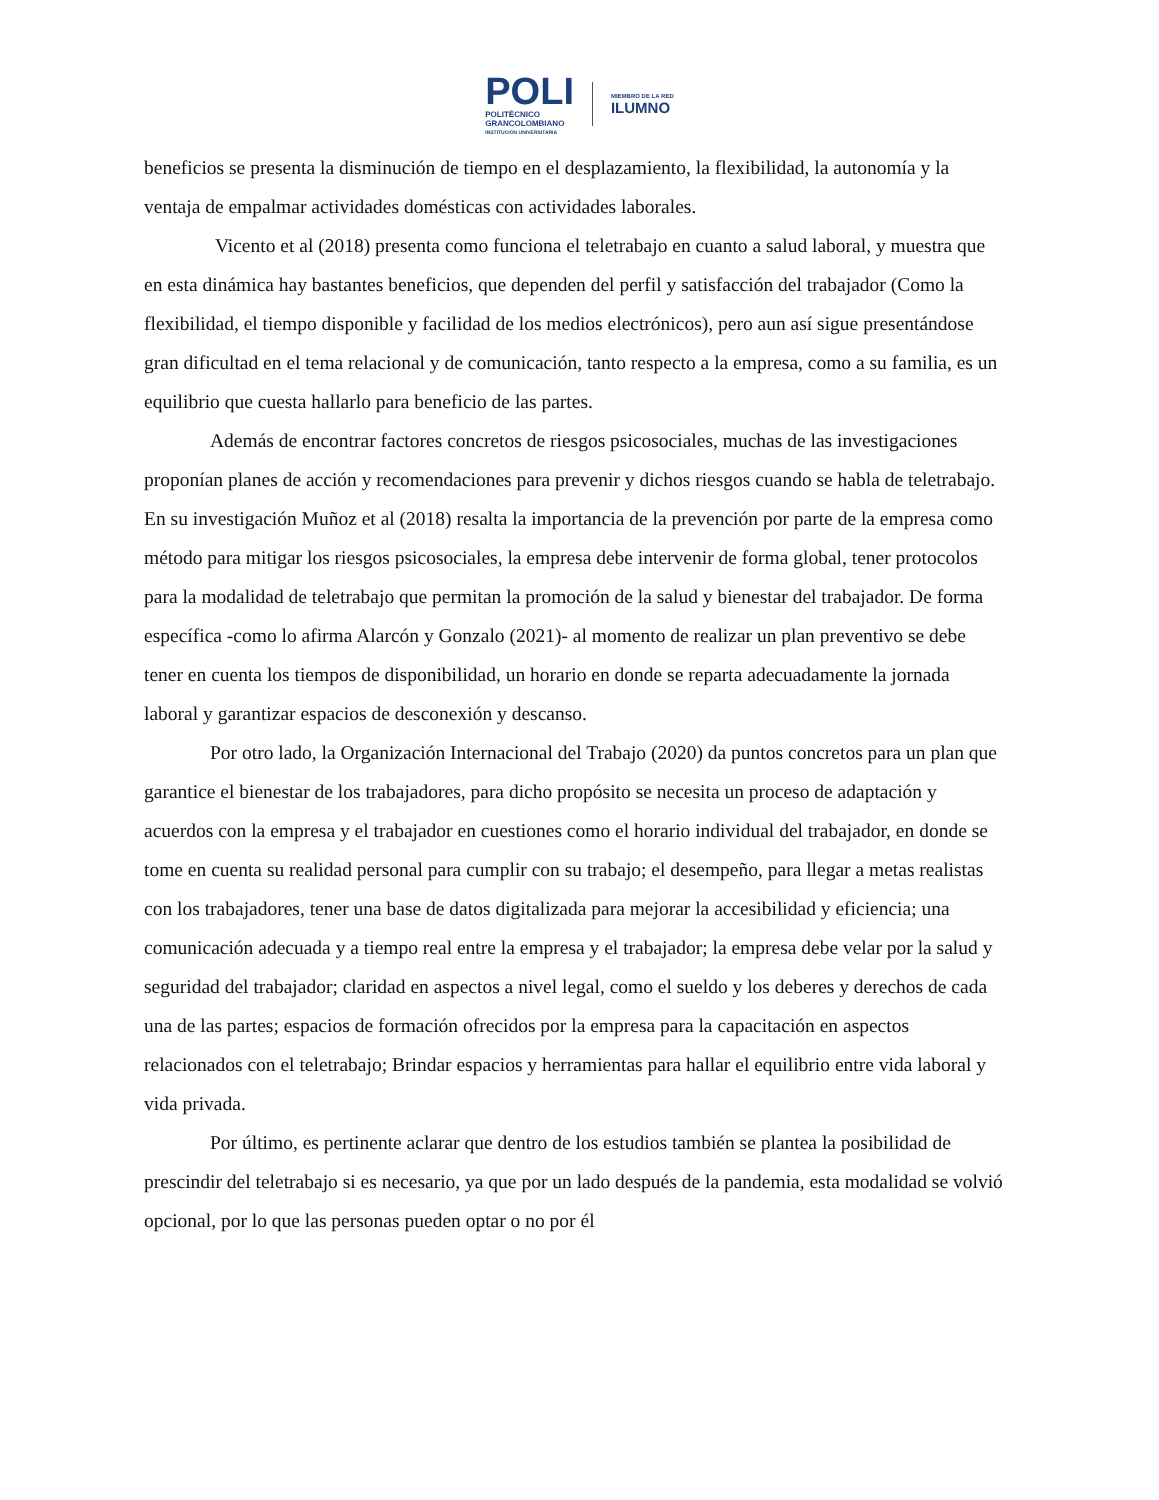POLI
POLITÉCNICO
GRANCOLOMBIANO
INSTITUCIÓN UNIVERSITARIA
MIEMBRO DE LA RED
ILUMNO
beneficios se presenta la disminución de tiempo en el desplazamiento, la flexibilidad, la autonomía y la ventaja de empalmar actividades domésticas con actividades laborales.
Vicento et al (2018) presenta como funciona el teletrabajo en cuanto a salud laboral, y muestra que en esta dinámica hay bastantes beneficios, que dependen del perfil y satisfacción del trabajador (Como la flexibilidad, el tiempo disponible y facilidad de los medios electrónicos), pero aun así sigue presentándose gran dificultad en el tema relacional y de comunicación, tanto respecto a la empresa, como a su familia, es un equilibrio que cuesta hallarlo para beneficio de las partes.
Además de encontrar factores concretos de riesgos psicosociales, muchas de las investigaciones proponían planes de acción y recomendaciones para prevenir y dichos riesgos cuando se habla de teletrabajo. En su investigación Muñoz et al (2018) resalta la importancia de la prevención por parte de la empresa como método para mitigar los riesgos psicosociales, la empresa debe intervenir de forma global, tener protocolos para la modalidad de teletrabajo que permitan la promoción de la salud y bienestar del trabajador. De forma específica -como lo afirma Alarcón y Gonzalo (2021)- al momento de realizar un plan preventivo se debe tener en cuenta los tiempos de disponibilidad, un horario en donde se reparta adecuadamente la jornada laboral y garantizar espacios de desconexión y descanso.
Por otro lado, la Organización Internacional del Trabajo (2020) da puntos concretos para un plan que garantice el bienestar de los trabajadores, para dicho propósito se necesita un proceso de adaptación y acuerdos con la empresa y el trabajador en cuestiones como el horario individual del trabajador, en donde se tome en cuenta su realidad personal para cumplir con su trabajo; el desempeño, para llegar a metas realistas con los trabajadores, tener una base de datos digitalizada para mejorar la accesibilidad y eficiencia; una comunicación adecuada y a tiempo real entre la empresa y el trabajador; la empresa debe velar por la salud y seguridad del trabajador; claridad en aspectos a nivel legal, como el sueldo y los deberes y derechos de cada una de las partes; espacios de formación ofrecidos por la empresa para la capacitación en aspectos relacionados con el teletrabajo; Brindar espacios y herramientas para hallar el equilibrio entre vida laboral y vida privada.
Por último, es pertinente aclarar que dentro de los estudios también se plantea la posibilidad de prescindir del teletrabajo si es necesario, ya que por un lado después de la pandemia, esta modalidad se volvió opcional, por lo que las personas pueden optar o no por él